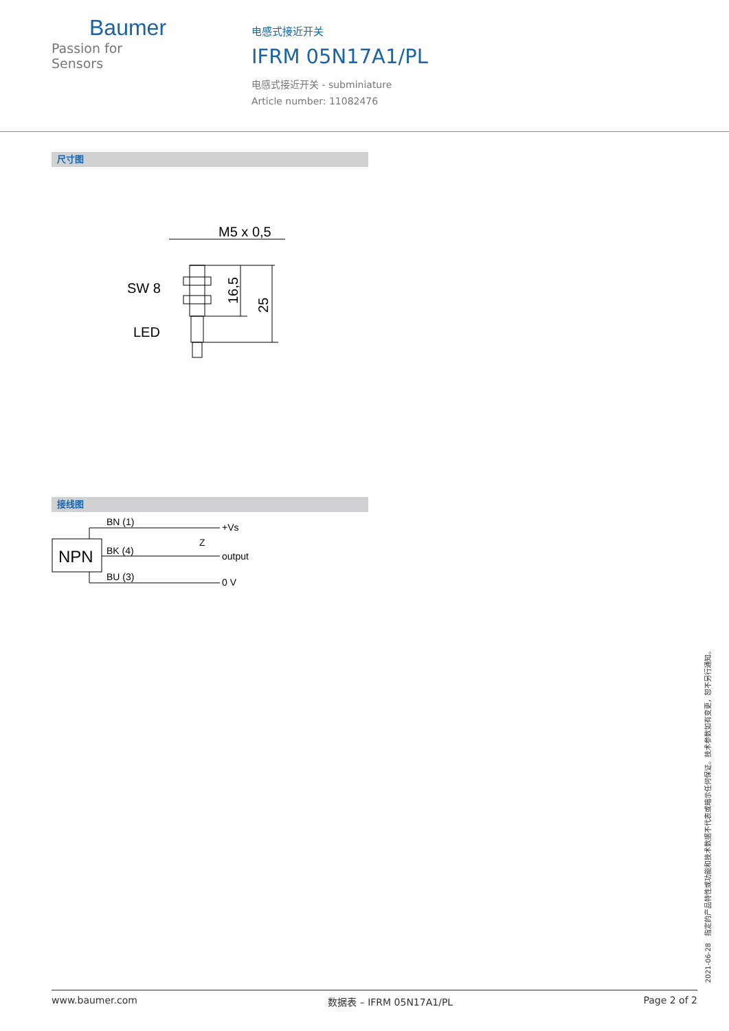Baumer
Passion for Sensors
电感式接近开关
IFRM 05N17A1/PL
电感式接近开关 - subminiature
Article number: 11082476
尺寸图
M5 x 0,5
SW 8
LED
16,5
25
接线图
NPN
BN (1)
BK (4)
BU (3)
+Vs
output
0 V
Z
2021-06-28 指定的产品特性或功能和技术数据不代表或暗示任何保证。技术参数如有变更，恕不另行通知。
www.baumer.com 数据表 – IFRM 05N17A1/PL Page 2 of 2